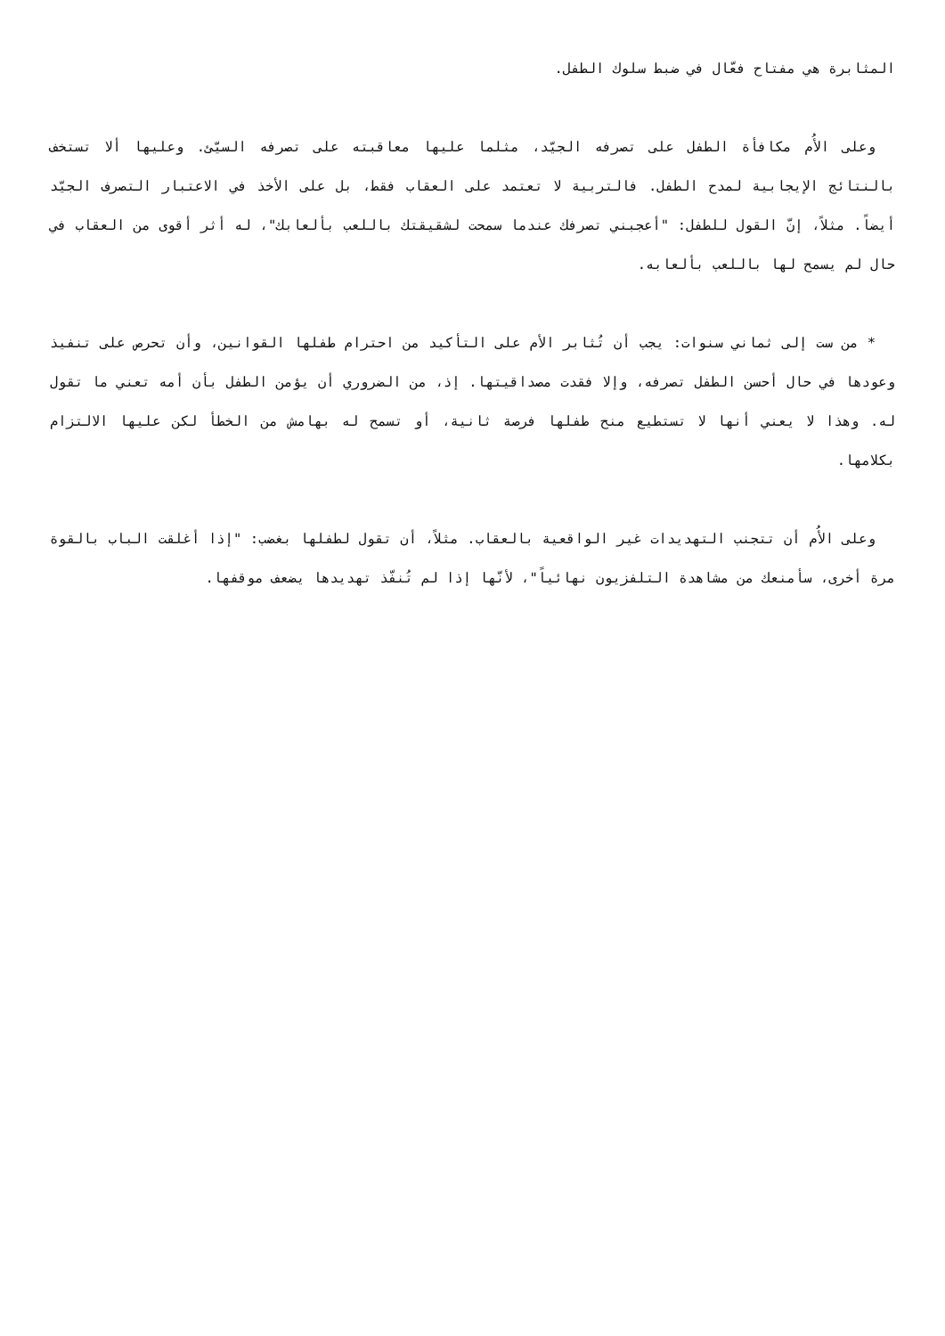المثابرة هي مفتاح فعّال في ضبط سلوك الطفل.
وعلى الأُم مكافأة الطفل على تصرفه الجيّد، مثلما عليها معاقبته على تصرفه السيّئ. وعليها ألا تستخف بالنتائج الإيجابية لمدح الطفل. فالتربية لا تعتمد على العقاب فقط، بل على الأخذ في الاعتبار التصرف الجيّد أيضاً. مثلاً، إنّ القول للطفل: "أعجبني تصرفك عندما سمحت لشقيقتك باللعب بألعابك"، له أثر أقوى من العقاب في حال لم يسمح لها باللعب بألعابه.
* من ست إلى ثماني سنوات: يجب أن تُثابر الأم على التأكيد من احترام طفلها القوانين، وأن تحرص على تنفيذ وعودها في حال أحسن الطفل تصرفه، وإلا فقدت مصداقيتها. إذ، من الضروري أن يؤمن الطفل بأن أمه تعني ما تقول له. وهذا لا يعني أنها لا تستطيع منح طفلها فرصة ثانية، أو تسمح له بهامش من الخطأ لكن عليها الالتزام بكلامها.
وعلى الأُم أن تتجنب التهديدات غير الواقعية بالعقاب. مثلاً، أن تقول لطفلها بغضب: "إذا أغلقت الباب بالقوة مرة أخرى، سأمنعك من مشاهدة التلفزيون نهائياً"، لأنّها إذا لم تُنفّذ تهديدها يضعف موقفها.